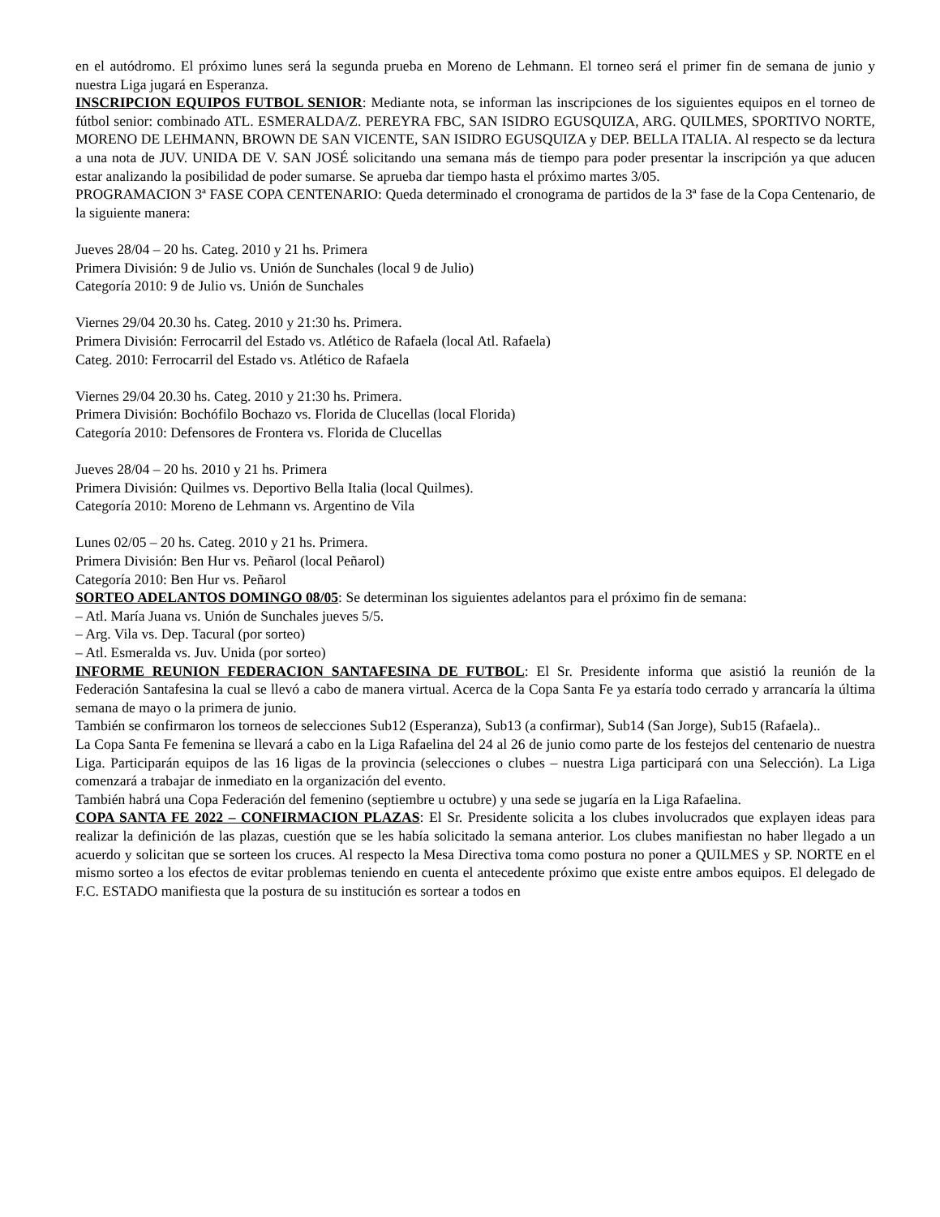en el autódromo. El próximo lunes será la segunda prueba en Moreno de Lehmann. El torneo será el primer fin de semana de junio y nuestra Liga jugará en Esperanza.
INSCRIPCION EQUIPOS FUTBOL SENIOR: Mediante nota, se informan las inscripciones de los siguientes equipos en el torneo de fútbol senior: combinado ATL. ESMERALDA/Z. PEREYRA FBC, SAN ISIDRO EGUSQUIZA, ARG. QUILMES, SPORTIVO NORTE, MORENO DE LEHMANN, BROWN DE SAN VICENTE, SAN ISIDRO EGUSQUIZA y DEP. BELLA ITALIA. Al respecto se da lectura a una nota de JUV. UNIDA DE V. SAN JOSÉ solicitando una semana más de tiempo para poder presentar la inscripción ya que aducen estar analizando la posibilidad de poder sumarse. Se aprueba dar tiempo hasta el próximo martes 3/05.
PROGRAMACION 3ª FASE COPA CENTENARIO: Queda determinado el cronograma de partidos de la 3ª fase de la Copa Centenario, de la siguiente manera:
Jueves 28/04 – 20 hs. Categ. 2010 y 21 hs. Primera
Primera División: 9 de Julio vs. Unión de Sunchales (local 9 de Julio)
Categoría 2010: 9 de Julio vs. Unión de Sunchales
Viernes 29/04 20.30 hs. Categ. 2010 y 21:30 hs. Primera.
Primera División: Ferrocarril del Estado vs. Atlético de Rafaela (local Atl. Rafaela)
Categ. 2010: Ferrocarril del Estado vs. Atlético de Rafaela
Viernes 29/04 20.30 hs. Categ. 2010 y 21:30 hs. Primera.
Primera División: Bochófilo Bochazo vs. Florida de Clucellas (local Florida)
Categoría 2010: Defensores de Frontera vs. Florida de Clucellas
Jueves 28/04 – 20 hs. 2010 y 21 hs. Primera
Primera División: Quilmes vs. Deportivo Bella Italia (local Quilmes).
Categoría 2010: Moreno de Lehmann vs. Argentino de Vila
Lunes 02/05 – 20 hs. Categ. 2010 y 21 hs. Primera.
Primera División: Ben Hur vs. Peñarol (local Peñarol)
Categoría 2010: Ben Hur vs. Peñarol
SORTEO ADELANTOS DOMINGO 08/05: Se determinan los siguientes adelantos para el próximo fin de semana:
– Atl. María Juana vs. Unión de Sunchales jueves 5/5.
– Arg. Vila vs. Dep. Tacural (por sorteo)
– Atl. Esmeralda vs. Juv. Unida (por sorteo)
INFORME REUNION FEDERACION SANTAFESINA DE FUTBOL: El Sr. Presidente informa que asistió la reunión de la Federación Santafesina la cual se llevó a cabo de manera virtual. Acerca de la Copa Santa Fe ya estaría todo cerrado y arrancaría la última semana de mayo o la primera de junio.
También se confirmaron los torneos de selecciones Sub12 (Esperanza), Sub13 (a confirmar), Sub14 (San Jorge), Sub15 (Rafaela)..
La Copa Santa Fe femenina se llevará a cabo en la Liga Rafaelina del 24 al 26 de junio como parte de los festejos del centenario de nuestra Liga. Participarán equipos de las 16 ligas de la provincia (selecciones o clubes – nuestra Liga participará con una Selección). La Liga comenzará a trabajar de inmediato en la organización del evento.
También habrá una Copa Federación del femenino (septiembre u octubre) y una sede se jugaría en la Liga Rafaelina.
COPA SANTA FE 2022 – CONFIRMACION PLAZAS: El Sr. Presidente solicita a los clubes involucrados que explayen ideas para realizar la definición de las plazas, cuestión que se les había solicitado la semana anterior. Los clubes manifiestan no haber llegado a un acuerdo y solicitan que se sorteen los cruces. Al respecto la Mesa Directiva toma como postura no poner a QUILMES y SP. NORTE en el mismo sorteo a los efectos de evitar problemas teniendo en cuenta el antecedente próximo que existe entre ambos equipos. El delegado de F.C. ESTADO manifiesta que la postura de su institución es sortear a todos en